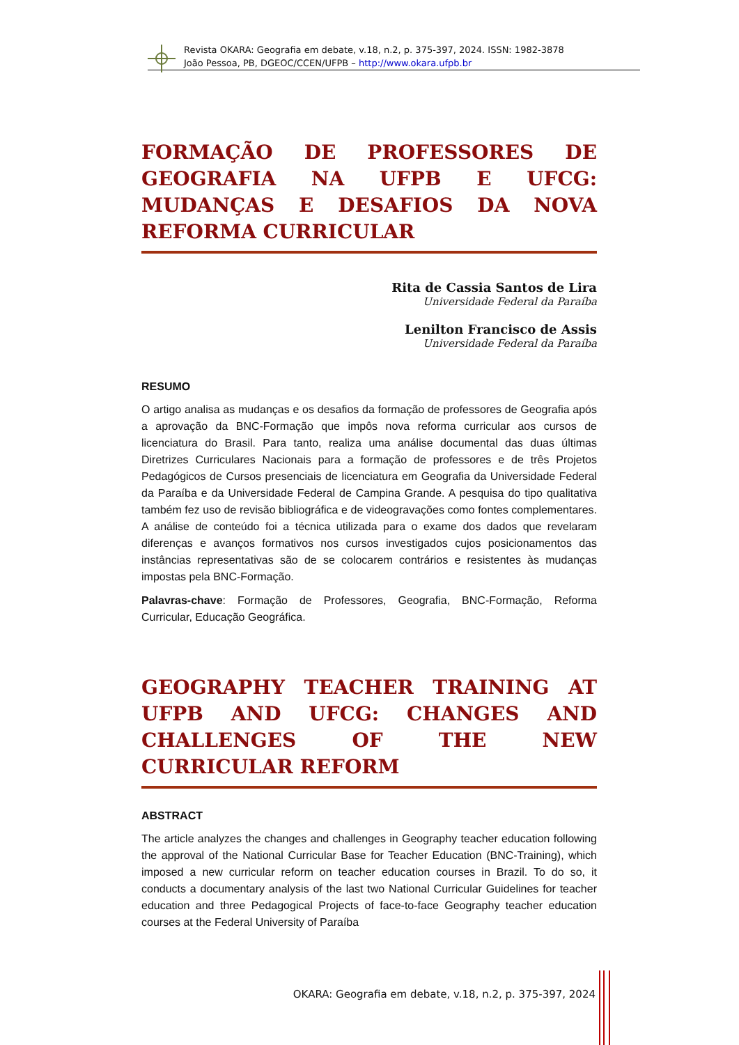Revista OKARA: Geografia em debate, v.18, n.2, p. 375-397, 2024. ISSN: 1982-3878
João Pessoa, PB, DGEOC/CCEN/UFPB – http://www.okara.ufpb.br
FORMAÇÃO DE PROFESSORES DE GEOGRAFIA NA UFPB E UFCG: MUDANÇAS E DESAFIOS DA NOVA REFORMA CURRICULAR
Rita de Cassia Santos de Lira
Universidade Federal da Paraíba
Lenilton Francisco de Assis
Universidade Federal da Paraíba
RESUMO
O artigo analisa as mudanças e os desafios da formação de professores de Geografia após a aprovação da BNC-Formação que impôs nova reforma curricular aos cursos de licenciatura do Brasil. Para tanto, realiza uma análise documental das duas últimas Diretrizes Curriculares Nacionais para a formação de professores e de três Projetos Pedagógicos de Cursos presenciais de licenciatura em Geografia da Universidade Federal da Paraíba e da Universidade Federal de Campina Grande. A pesquisa do tipo qualitativa também fez uso de revisão bibliográfica e de videogravações como fontes complementares. A análise de conteúdo foi a técnica utilizada para o exame dos dados que revelaram diferenças e avanços formativos nos cursos investigados cujos posicionamentos das instâncias representativas são de se colocarem contrários e resistentes às mudanças impostas pela BNC-Formação.
Palavras-chave: Formação de Professores, Geografia, BNC-Formação, Reforma Curricular, Educação Geográfica.
GEOGRAPHY TEACHER TRAINING AT UFPB AND UFCG: CHANGES AND CHALLENGES OF THE NEW CURRICULAR REFORM
ABSTRACT
The article analyzes the changes and challenges in Geography teacher education following the approval of the National Curricular Base for Teacher Education (BNC-Training), which imposed a new curricular reform on teacher education courses in Brazil. To do so, it conducts a documentary analysis of the last two National Curricular Guidelines for teacher education and three Pedagogical Projects of face-to-face Geography teacher education courses at the Federal University of Paraíba
OKARA: Geografia em debate, v.18, n.2, p. 375-397, 2024